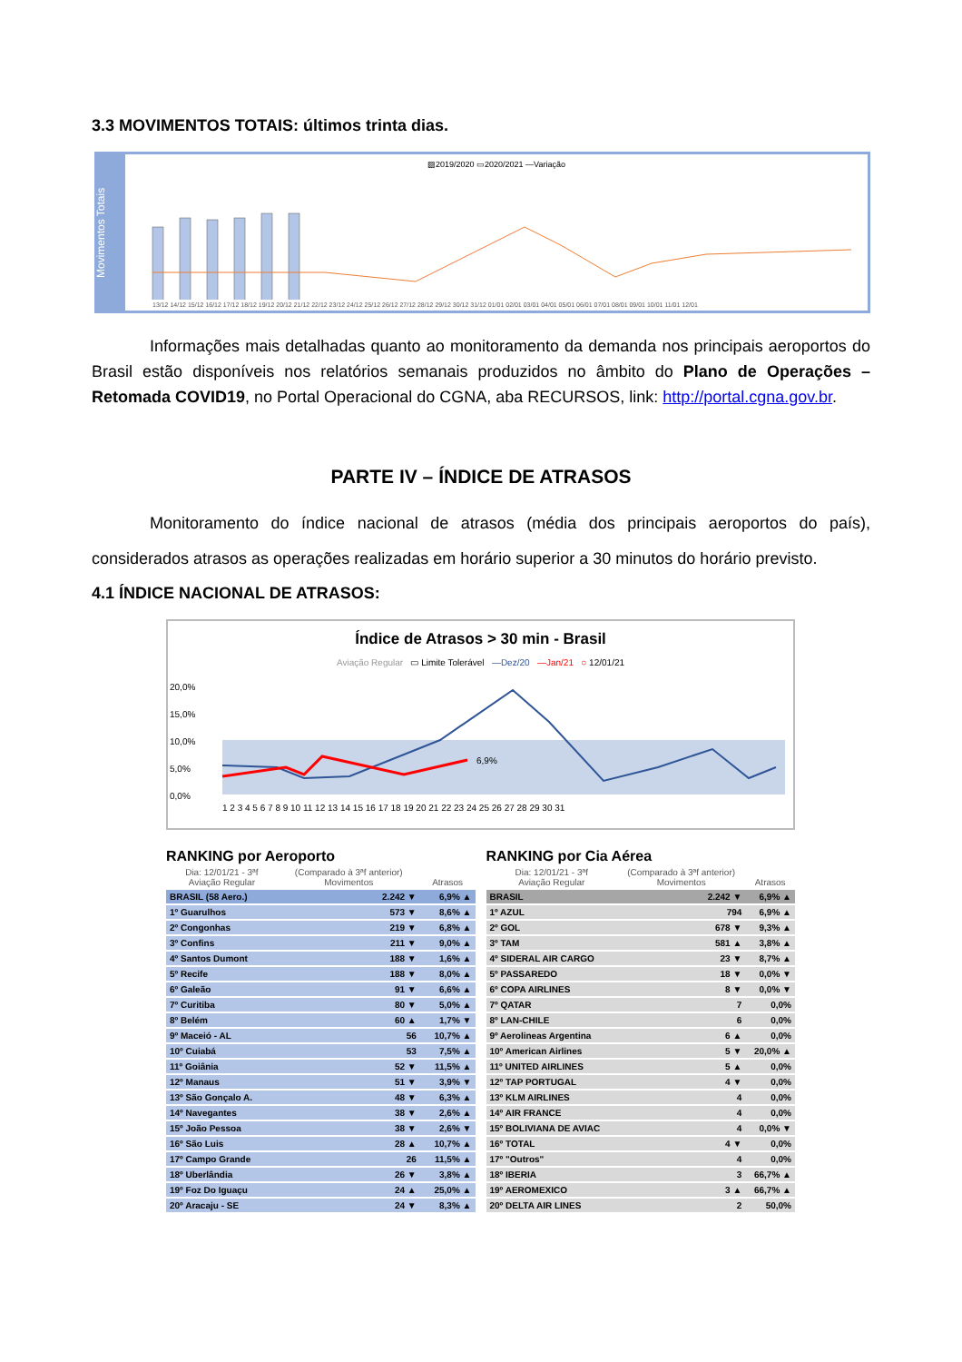3.3 MOVIMENTOS TOTAIS: últimos trinta dias.
Movimentos Totais
▨2019/2020 ▭2020/2021 —Variação
13/12 14/12 15/12 16/12 17/12 18/12 19/12 20/12 21/12 22/12 23/12 24/12 25/12 26/12 27/12 28/12 29/12 30/12 31/12 01/01 02/01 03/01 04/01 05/01 06/01 07/01 08/01 09/01 10/01 11/01 12/01
Informações mais detalhadas quanto ao monitoramento da demanda nos principais aeroportos do Brasil estão disponíveis nos relatórios semanais produzidos no âmbito do Plano de Operações – Retomada COVID19, no Portal Operacional do CGNA, aba RECURSOS, link: http://portal.cgna.gov.br.
PARTE IV – ÍNDICE DE ATRASOS
Monitoramento do índice nacional de atrasos (média dos principais aeroportos do país), considerados atrasos as operações realizadas em horário superior a 30 minutos do horário previsto.
4.1 ÍNDICE NACIONAL DE ATRASOS:
Índice de Atrasos > 30 min - Brasil
Aviação Regular ▭ Limite Tolerável —Dez/20 —Jan/21 ○ 12/01/21
20,0%
15,0%
10,0%
5,0%
0,0%
6,9%
1 2 3 4 5 6 7 8 9 10 11 12 13 14 15 16 17 18 19 20 21 22 23 24 25 26 27 28 29 30 31
RANKING por Aeroporto
| Dia: 12/01/21 - 3ªf Aviação Regular | (Comparado à 3ªf anterior) Movimentos | Atrasos |
| --- | --- | --- |
| BRASIL (58 Aero.) | 2.242 ▼ | 6,9% ▲ |
| 1º Guarulhos | 573 ▼ | 8,6% ▲ |
| 2º Congonhas | 219 ▼ | 6,8% ▲ |
| 3º Confins | 211 ▼ | 9,0% ▲ |
| 4º Santos Dumont | 188 ▼ | 1,6% ▲ |
| 5º Recife | 188 ▼ | 8,0% ▲ |
| 6º Galeão | 91 ▼ | 6,6% ▲ |
| 7º Curitiba | 80 ▼ | 5,0% ▲ |
| 8º Belém | 60 ▲ | 1,7% ▼ |
| 9º Maceió - AL | 56 | 10,7% ▲ |
| 10º Cuiabá | 53 | 7,5% ▲ |
| 11º Goiânia | 52 ▼ | 11,5% ▲ |
| 12º Manaus | 51 ▼ | 3,9% ▼ |
| 13º São Gonçalo A. | 48 ▼ | 6,3% ▲ |
| 14º Navegantes | 38 ▼ | 2,6% ▲ |
| 15º João Pessoa | 38 ▼ | 2,6% ▼ |
| 16º São Luis | 28 ▲ | 10,7% ▲ |
| 17º Campo Grande | 26 | 11,5% ▲ |
| 18º Uberlândia | 26 ▼ | 3,8% ▲ |
| 19º Foz Do Iguaçu | 24 ▲ | 25,0% ▲ |
| 20º Aracaju - SE | 24 ▼ | 8,3% ▲ |
RANKING por Cia Aérea
| Dia: 12/01/21 - 3ªf Aviação Regular | (Comparado à 3ªf anterior) Movimentos | Atrasos |
| --- | --- | --- |
| BRASIL | 2.242 ▼ | 6,9% ▲ |
| 1º AZUL | 794 | 6,9% ▲ |
| 2º GOL | 678 ▼ | 9,3% ▲ |
| 3º TAM | 581 ▲ | 3,8% ▲ |
| 4º SIDERAL AIR CARGO | 23 ▼ | 8,7% ▲ |
| 5º PASSAREDO | 18 ▼ | 0,0% ▼ |
| 6º COPA AIRLINES | 8 ▼ | 0,0% ▼ |
| 7º QATAR | 7 | 0,0% |
| 8º LAN-CHILE | 6 | 0,0% |
| 9º Aerolineas Argentina | 6 ▲ | 0,0% |
| 10º American Airlines | 5 ▼ | 20,0% ▲ |
| 11º UNITED AIRLINES | 5 ▲ | 0,0% |
| 12º TAP PORTUGAL | 4 ▼ | 0,0% |
| 13º KLM AIRLINES | 4 | 0,0% |
| 14º AIR FRANCE | 4 | 0,0% |
| 15º BOLIVIANA DE AVIAC | 4 | 0,0% ▼ |
| 16º TOTAL | 4 ▼ | 0,0% |
| 17º "Outros" | 4 | 0,0% |
| 18º IBERIA | 3 | 66,7% ▲ |
| 19º AEROMEXICO | 3 ▲ | 66,7% ▲ |
| 20º DELTA AIR LINES | 2 | 50,0% |